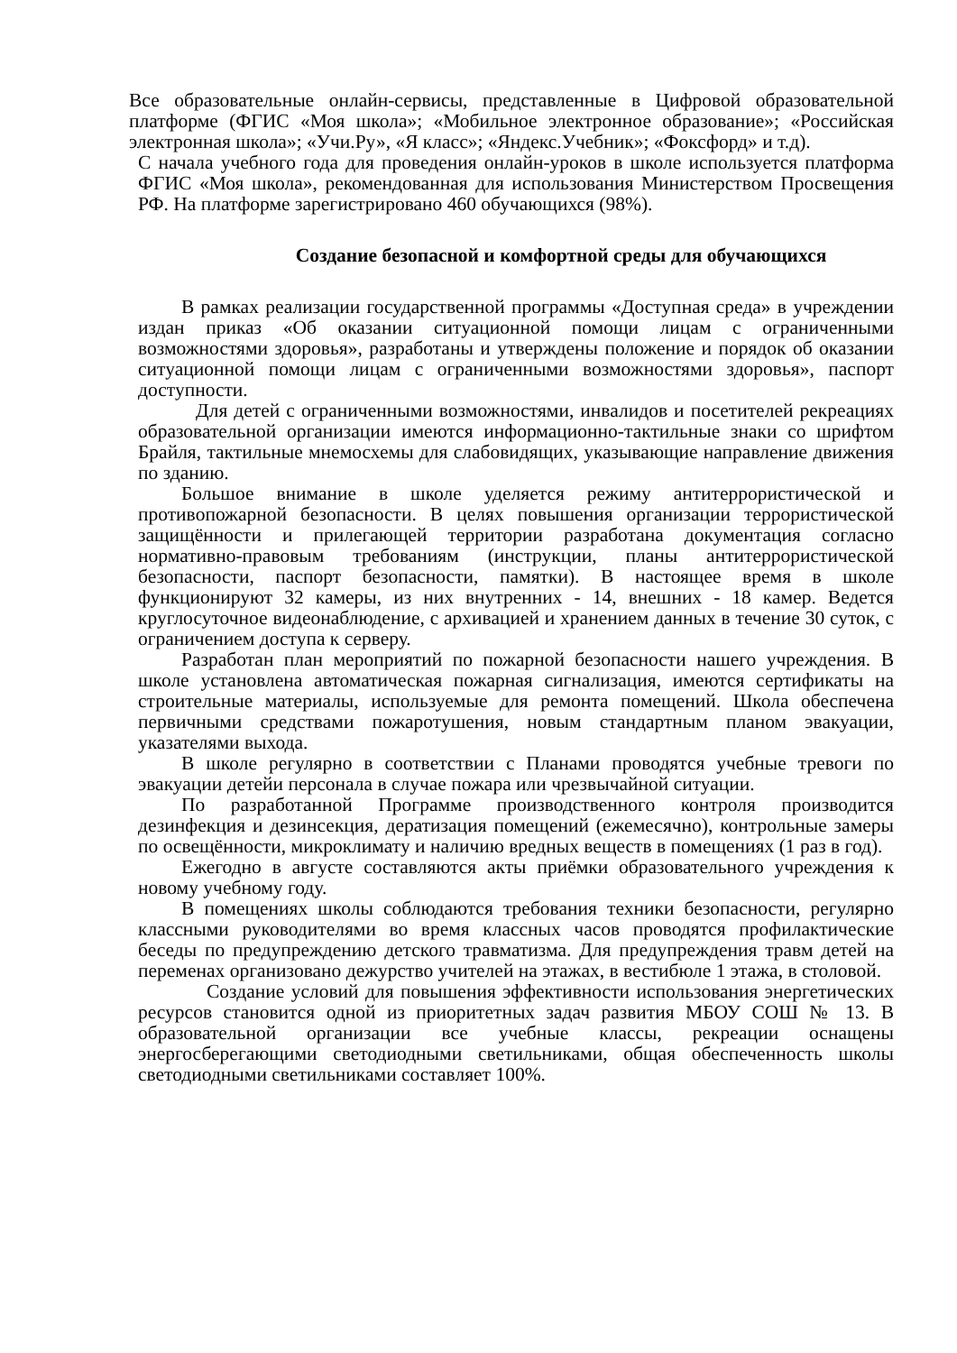Все образовательные онлайн-сервисы, представленные в Цифровой образовательной платформе (ФГИС «Моя школа»; «Мобильное электронное образование»; «Российская электронная школа»; «Учи.Ру», «Я класс»; «Яндекс.Учебник»; «Фоксфорд» и т.д).
С начала учебного года для проведения онлайн-уроков в школе используется платформа ФГИС «Моя школа», рекомендованная для использования Министерством Просвещения РФ. На платформе зарегистрировано 460 обучающихся (98%).
Создание безопасной и комфортной среды для обучающихся
В рамках реализации государственной программы «Доступная среда» в учреждении издан приказ «Об оказании ситуационной помощи лицам с ограниченными возможностями здоровья», разработаны и утверждены положение и порядок об оказании ситуационной помощи лицам с ограниченными возможностями здоровья», паспорт доступности.
Для детей с ограниченными возможностями, инвалидов и посетителей рекреациях образовательной организации имеются информационно-тактильные знаки со шрифтом Брайля, тактильные мнемосхемы для слабовидящих, указывающие направление движения по зданию.
Большое внимание в школе уделяется режиму антитеррористической и противопожарной безопасности. В целях повышения организации террористической защищённости и прилегающей территории разработана документация согласно нормативно-правовым требованиям (инструкции, планы антитеррористической безопасности, паспорт безопасности, памятки). В настоящее время в школе функционируют 32 камеры, из них внутренних - 14, внешних - 18 камер. Ведется круглосуточное видеонаблюдение, с архивацией и хранением данных в течение 30 суток, с ограничением доступа к серверу.
Разработан план мероприятий по пожарной безопасности нашего учреждения. В школе установлена автоматическая пожарная сигнализация, имеются сертификаты на строительные материалы, используемые для ремонта помещений. Школа обеспечена первичными средствами пожаротушения, новым стандартным планом эвакуации, указателями выхода.
В школе регулярно в соответствии с Планами проводятся учебные тревоги по эвакуации детейи персонала в случае пожара или чрезвычайной ситуации.
По разработанной Программе производственного контроля производится дезинфекция и дезинсекция, дератизация помещений (ежемесячно), контрольные замеры по освещённости, микроклимату и наличию вредных веществ в помещениях (1 раз в год).
Ежегодно в августе составляются акты приёмки образовательного учреждения к новому учебному году.
В помещениях школы соблюдаются требования техники безопасности, регулярно классными руководителями во время классных часов проводятся профилактические беседы по предупреждению детского травматизма. Для предупреждения травм детей на переменах организовано дежурство учителей на этажах, в вестибюле 1 этажа, в столовой.
Создание условий для повышения эффективности использования энергетических ресурсов становится одной из приоритетных задач развития МБОУ СОШ № 13. В образовательной организации все учебные классы, рекреации оснащены энергосберегающими светодиодными светильниками, общая обеспеченность школы светодиодными светильниками составляет 100%.